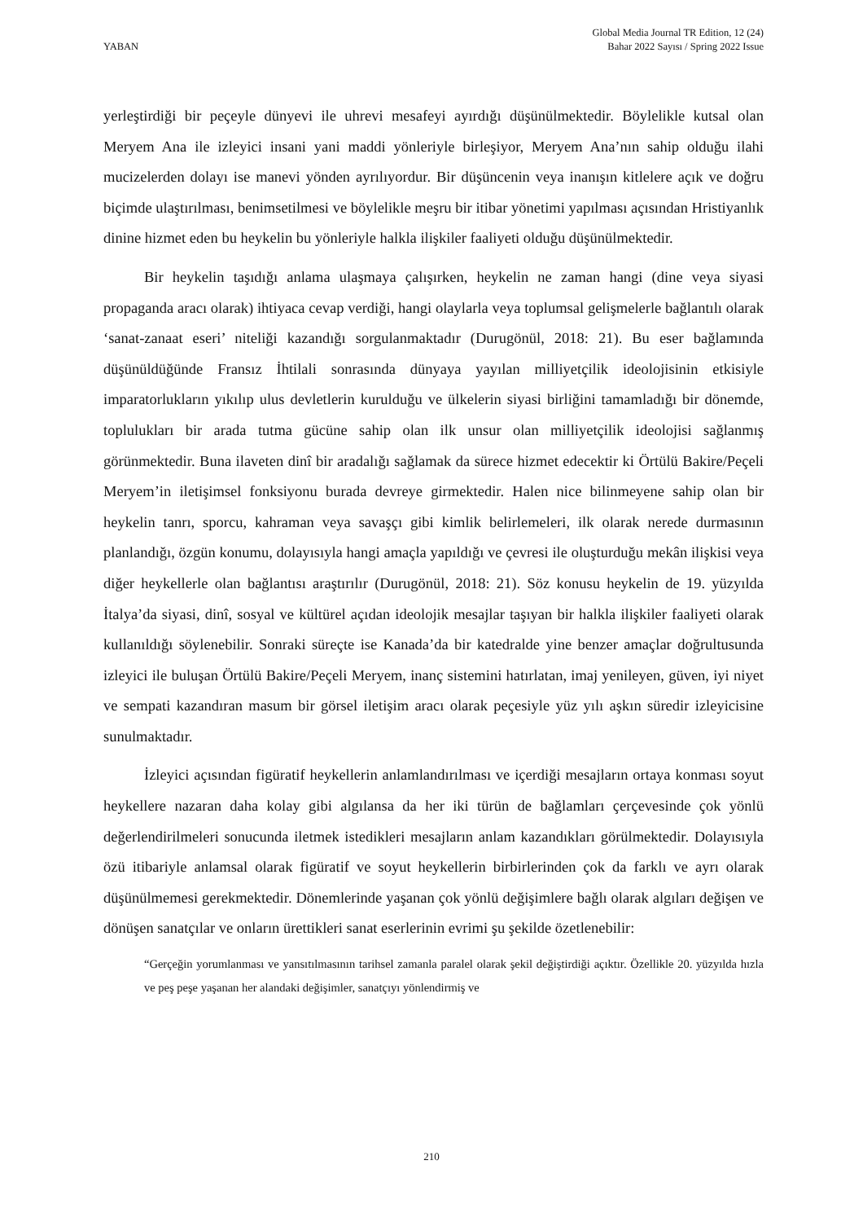YABAN
Global Media Journal TR Edition, 12 (24)
Bahar 2022 Sayısı / Spring 2022 Issue
yerleştirdiği bir peçeyle dünyevi ile uhrevi mesafeyi ayırdığı düşünülmektedir. Böylelikle kutsal olan Meryem Ana ile izleyici insani yani maddi yönleriyle birleşiyor, Meryem Ana’nın sahip olduğu ilahi mucizelerden dolayı ise manevi yönden ayrılıyordur. Bir düşüncenin veya inanışın kitlelere açık ve doğru biçimde ulaştırılması, benimsetilmesi ve böylelikle meşru bir itibar yönetimi yapılması açısından Hristiyanlık dinine hizmet eden bu heykelin bu yönleriyle halkla ilişkiler faaliyeti olduğu düşünülmektedir.
Bir heykelin taşıdığı anlama ulaşmaya çalışırken, heykelin ne zaman hangi (dine veya siyasi propaganda aracı olarak) ihtiyaca cevap verdiği, hangi olaylarla veya toplumsal gelişmelerle bağlantılı olarak ‘sanat-zanaat eseri’ niteliği kazandığı sorgulanmaktadır (Durugönül, 2018: 21). Bu eser bağlamında düşünüldüğünde Fransız İhtilali sonrasında dünyaya yayılan milliyetçilik ideolojisinin etkisiyle imparatorlukların yıkılıp ulus devletlerin kurulduğu ve ülkelerin siyasi birliğini tamamladığı bir dönemde, toplulukları bir arada tutma gücüne sahip olan ilk unsur olan milliyetçilik ideolojisi sağlanmış görünmektedir. Buna ilaveten dinî bir aradalığı sağlamak da sürece hizmet edecektir ki Örtülü Bakire/Peçeli Meryem’in iletişimsel fonksiyonu burada devreye girmektedir. Halen nice bilinmeyene sahip olan bir heykelin tanrı, sporcu, kahraman veya savaşçı gibi kimlik belirlemeleri, ilk olarak nerede durmasının planlandığı, özgün konumu, dolayısıyla hangi amaçla yapıldığı ve çevresi ile oluşturduğu mekân ilişkisi veya diğer heykellerle olan bağlantısı araştırılır (Durugönül, 2018: 21). Söz konusu heykelin de 19. yüzyılda İtalya’da siyasi, dinî, sosyal ve kültürel açıdan ideolojik mesajlar taşıyan bir halkla ilişkiler faaliyeti olarak kullanıldığı söylenebilir. Sonraki süreçte ise Kanada’da bir katedralde yine benzer amaçlar doğrultusunda izleyici ile buluşan Örtülü Bakire/Peçeli Meryem, inanç sistemini hatırlatan, imaj yenileyen, güven, iyi niyet ve sempati kazandıran masum bir görsel iletişim aracı olarak peçesiyle yüz yılı aşkın süredir izleyicisine sunulmaktadır.
İzleyici açısından figüratif heykellerin anlamlandırılması ve içerdiği mesajların ortaya konması soyut heykellere nazaran daha kolay gibi algılansa da her iki türün de bağlamları çerçevesinde çok yönlü değerlendirilmeleri sonucunda iletmek istedikleri mesajların anlam kazandıkları görülmektedir. Dolayısıyla özü itibariyle anlamsal olarak figüratif ve soyut heykellerin birbirlerinden çok da farklı ve ayrı olarak düşünülmemesi gerekmektedir. Dönemlerinde yaşanan çok yönlü değişimlere bağlı olarak algıları değişen ve dönüşen sanatçılar ve onların ürettikleri sanat eserlerinin evrimi şu şekilde özetlenebilir:
“Gerçeğin yorumlanması ve yansıtılmasının tarihsel zamanla paralel olarak şekil değiştirdiği açıktır. Özellikle 20. yüzyılda hızla ve peş peşe yaşanan her alandaki değişimler, sanatçıyı yönlendirmiş ve
210